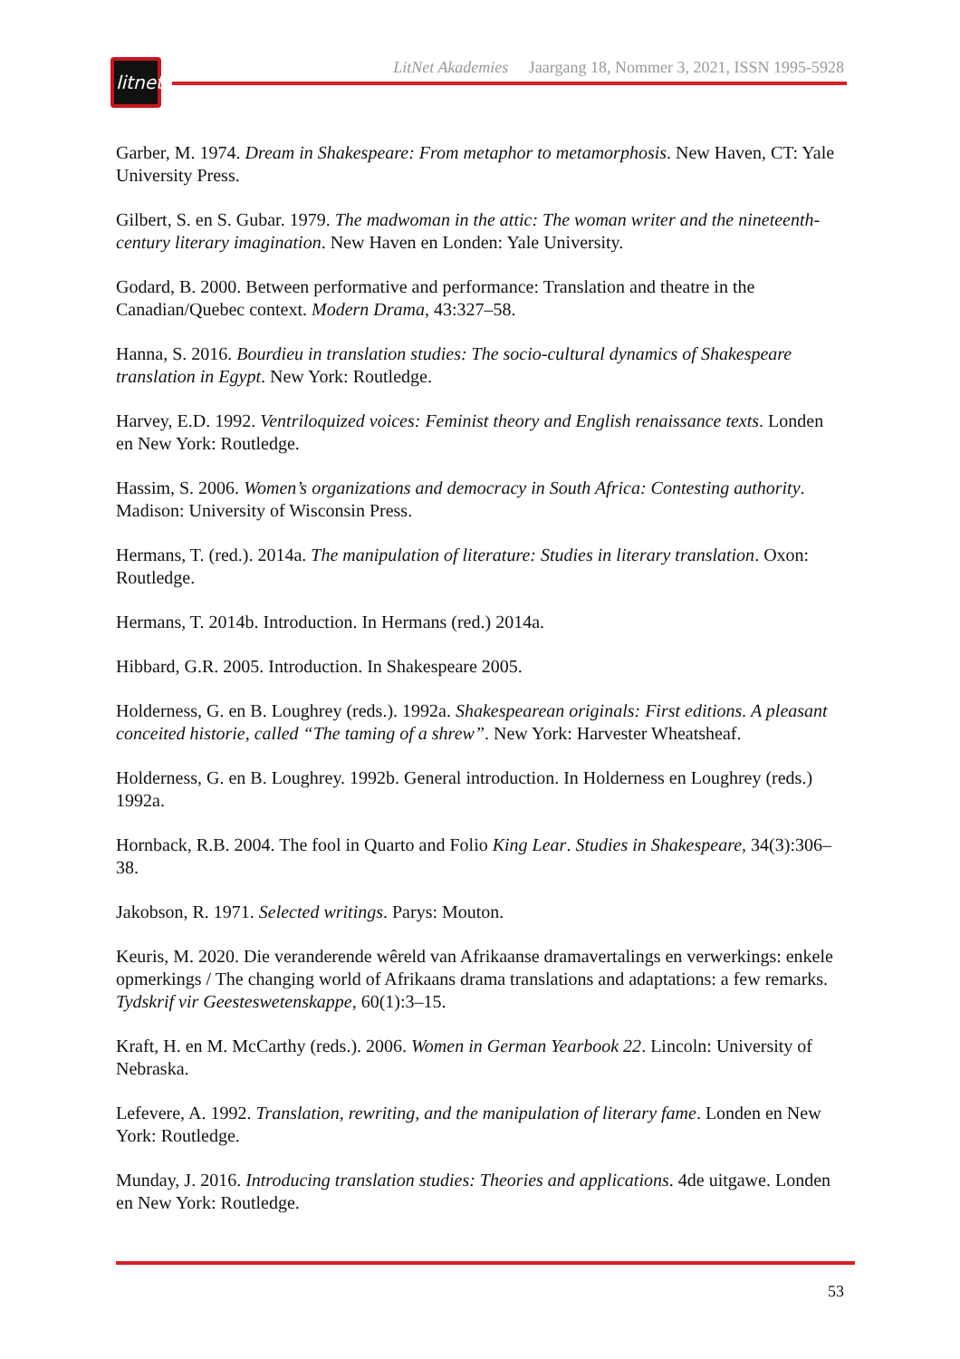litnet
LitNet Akademies Jaargang 18, Nommer 3, 2021, ISSN 1995-5928
Garber, M. 1974. Dream in Shakespeare: From metaphor to metamorphosis. New Haven, CT: Yale University Press.
Gilbert, S. en S. Gubar. 1979. The madwoman in the attic: The woman writer and the nineteenth-century literary imagination. New Haven en Londen: Yale University.
Godard, B. 2000. Between performative and performance: Translation and theatre in the Canadian/Quebec context. Modern Drama, 43:327–58.
Hanna, S. 2016. Bourdieu in translation studies: The socio-cultural dynamics of Shakespeare translation in Egypt. New York: Routledge.
Harvey, E.D. 1992. Ventriloquized voices: Feminist theory and English renaissance texts. Londen en New York: Routledge.
Hassim, S. 2006. Women’s organizations and democracy in South Africa: Contesting authority. Madison: University of Wisconsin Press.
Hermans, T. (red.). 2014a. The manipulation of literature: Studies in literary translation. Oxon: Routledge.
Hermans, T. 2014b. Introduction. In Hermans (red.) 2014a.
Hibbard, G.R. 2005. Introduction. In Shakespeare 2005.
Holderness, G. en B. Loughrey (reds.). 1992a. Shakespearean originals: First editions. A pleasant conceited historie, called “The taming of a shrew”. New York: Harvester Wheatsheaf.
Holderness, G. en B. Loughrey. 1992b. General introduction. In Holderness en Loughrey (reds.) 1992a.
Hornback, R.B. 2004. The fool in Quarto and Folio King Lear. Studies in Shakespeare, 34(3):306–38.
Jakobson, R. 1971. Selected writings. Parys: Mouton.
Keuris, M. 2020. Die veranderende wêreld van Afrikaanse dramavertalings en verwerkings: enkele opmerkings / The changing world of Afrikaans drama translations and adaptations: a few remarks. Tydskrif vir Geesteswetenskappe, 60(1):3–15.
Kraft, H. en M. McCarthy (reds.). 2006. Women in German Yearbook 22. Lincoln: University of Nebraska.
Lefevere, A. 1992. Translation, rewriting, and the manipulation of literary fame. Londen en New York: Routledge.
Munday, J. 2016. Introducing translation studies: Theories and applications. 4de uitgawe. Londen en New York: Routledge.
53